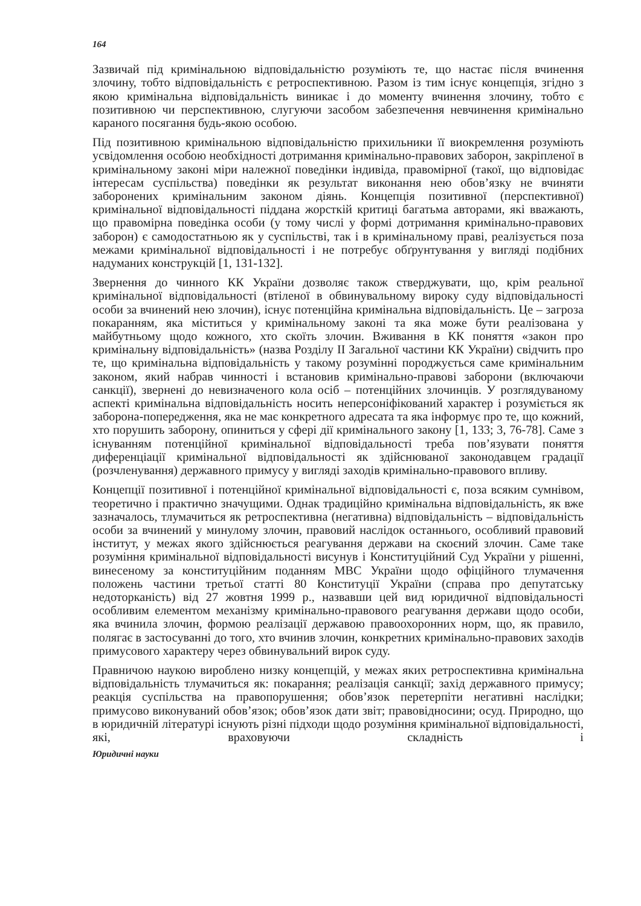164
Зазвичай під кримінальною відповідальністю розуміють те, що настає після вчинення злочину, тобто відповідальність є ретроспективною. Разом із тим існує концепція, згідно з якою кримінальна відповідальність виникає і до моменту вчинення злочину, тобто є позитивною чи перспективною, слугуючи засобом забезпечення невчинення кримінально караного посягання будь-якою особою.
Під позитивною кримінальною відповідальністю прихильники її виокремлення розуміють усвідомлення особою необхідності дотримання кримінально-правових заборон, закріпленої в кримінальному законі міри належної поведінки індивіда, правомірної (такої, що відповідає інтересам суспільства) поведінки як результат виконання нею обов’язку не вчиняти заборонених кримінальним законом діянь. Концепція позитивної (перспективної) кримінальної відповідальності піддана жорсткій критиці багатьма авторами, які вважають, що правомірна поведінка особи (у тому числі у формі дотримання кримінально-правових заборон) є самодостатньою як у суспільстві, так і в кримінальному праві, реалізується поза межами кримінальної відповідальності і не потребує обґрунтування у вигляді подібних надуманих конструкцій [1, 131-132].
Звернення до чинного КК України дозволяє також стверджувати, що, крім реальної кримінальної відповідальності (втіленої в обвинувальному вироку суду відповідальності особи за вчинений нею злочин), існує потенційна кримінальна відповідальність. Це – загроза покаранням, яка міститься у кримінальному законі та яка може бути реалізована у майбутньому щодо кожного, хто скоїть злочин. Вживання в КК поняття «закон про кримінальну відповідальність» (назва Розділу ІІ Загальної частини КК України) свідчить про те, що кримінальна відповідальність у такому розумінні породжується саме кримінальним законом, який набрав чинності і встановив кримінально-правові заборони (включаючи санкції), звернені до невизначеного кола осіб – потенційних злочинців. У розглядуваному аспекті кримінальна відповідальність носить неперсоніфікований характер і розуміється як заборона-попередження, яка не має конкретного адресата та яка інформує про те, що кожний, хто порушить заборону, опиниться у сфері дії кримінального закону [1, 133; 3, 76-78]. Саме з існуванням потенційної кримінальної відповідальності треба пов’язувати поняття диференціації кримінальної відповідальності як здійснюваної законодавцем градації (розчленування) державного примусу у вигляді заходів кримінально-правового впливу.
Концепції позитивної і потенційної кримінальної відповідальності є, поза всяким сумнівом, теоретично і практично значущими. Однак традиційно кримінальна відповідальність, як вже зазначалось, тлумачиться як ретроспективна (негативна) відповідальність – відповідальність особи за вчинений у минулому злочин, правовий наслідок останнього, особливий правовий інститут, у межах якого здійснюється реагування держави на скоєний злочин. Саме таке розуміння кримінальної відповідальності висунув і Конституційний Суд України у рішенні, винесеному за конституційним поданням МВС України щодо офіційного тлумачення положень частини третьої статті 80 Конституції України (справа про депутатську недоторканість) від 27 жовтня 1999 р., назвавши цей вид юридичної відповідальності особливим елементом механізму кримінально-правового реагування держави щодо особи, яка вчинила злочин, формою реалізації державою правоохоронних норм, що, як правило, полягає в застосуванні до того, хто вчинив злочин, конкретних кримінально-правових заходів примусового характеру через обвинувальний вирок суду.
Правничою наукою вироблено низку концепцій, у межах яких ретроспективна кримінальна відповідальність тлумачиться як: покарання; реалізація санкції; захід державного примусу; реакція суспільства на правопорушення; обов’язок перетерпіти негативні наслідки; примусово виконуваний обов’язок; обов’язок дати звіт; правовідносини; осуд. Природно, що в юридичній літературі існують різні підходи щодо розуміння кримінальної відповідальності, які, враховуючи складність і
Юридичні науки